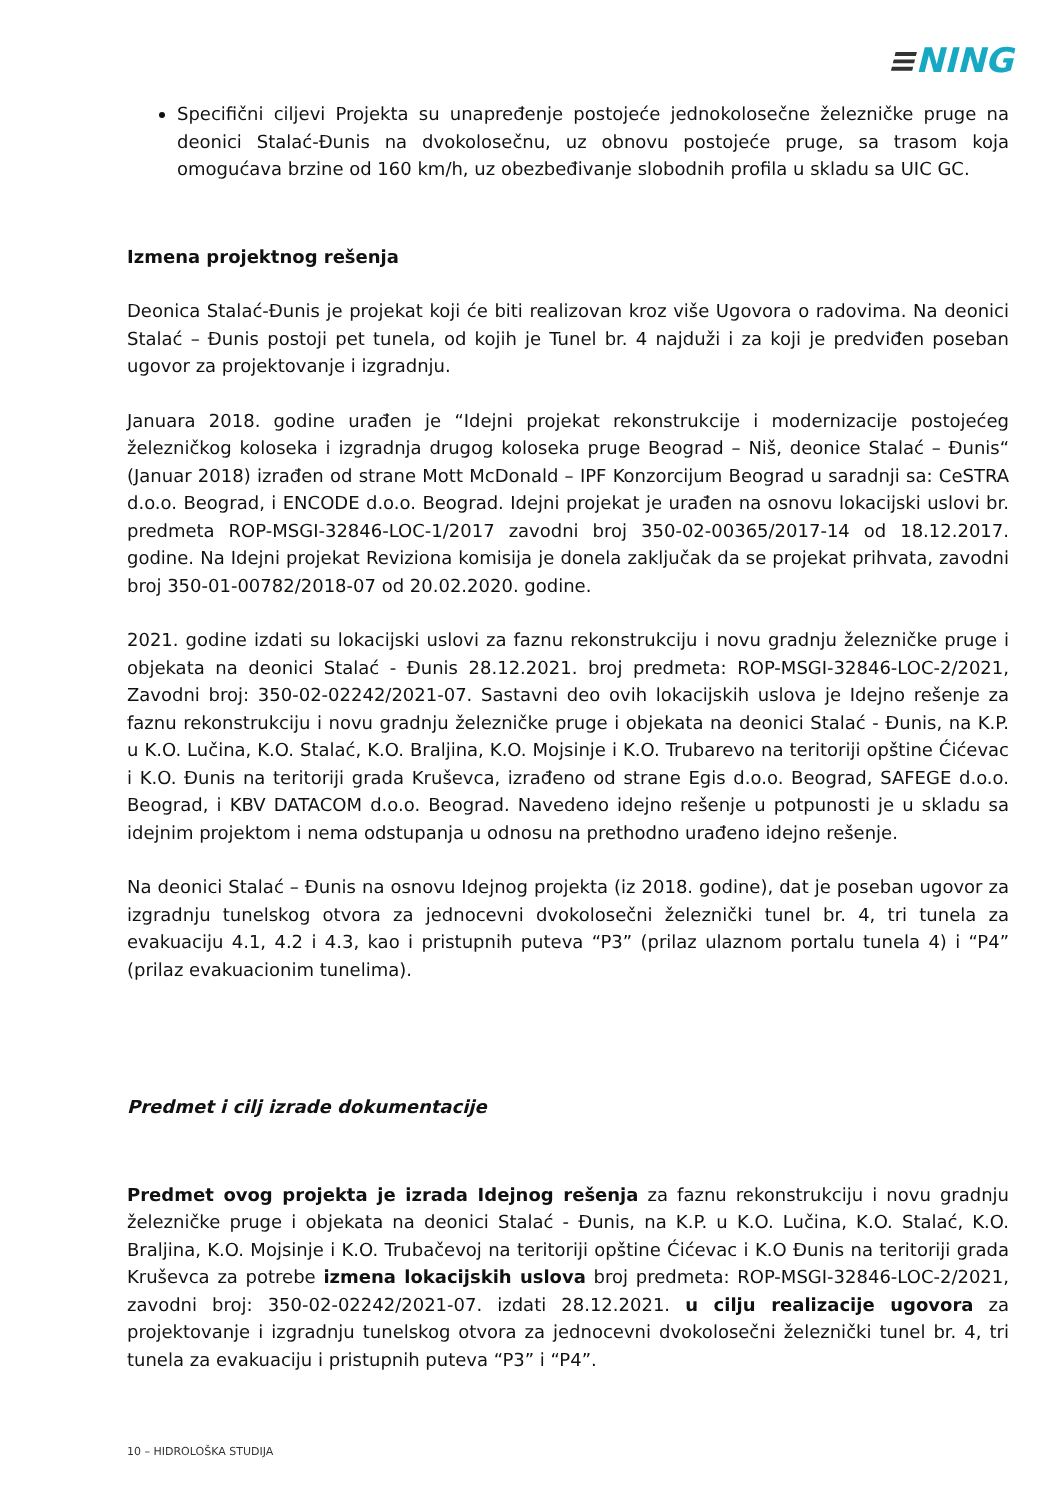≡NING
Specifični ciljevi Projekta su unapređenje postojeće jednokolosečne železničke pruge na deonici Stalać-Đunis na dvokolosečnu, uz obnovu postojeće pruge, sa trasom koja omogućava brzine od 160 km/h, uz obezbeđivanje slobodnih profila u skladu sa UIC GC.
Izmena projektnog rešenja
Deonica Stalać-Đunis je projekat koji će biti realizovan kroz više Ugovora o radovima. Na deonici Stalać – Đunis postoji pet tunela, od kojih je Tunel br. 4 najduži i za koji je predviđen poseban ugovor za projektovanje i izgradnju.
Januara 2018. godine urađen je “Idejni projekat rekonstrukcije i modernizacije postojećeg železničkog koloseka i izgradnja drugog koloseka pruge Beograd – Niš, deonice Stalać – Đunis“ (Januar 2018) izrađen od strane Mott McDonald – IPF Konzorcijum Beograd u saradnji sa: CeSTRA d.o.o. Beograd, i ENCODE d.o.o. Beograd. Idejni projekat je urađen na osnovu lokacijski uslovi br. predmeta ROP-MSGI-32846-LOC-1/2017 zavodni broj 350-02-00365/2017-14 od 18.12.2017. godine. Na Idejni projekat Reviziona komisija je donela zaključak da se projekat prihvata, zavodni broj 350-01-00782/2018-07 od 20.02.2020. godine.
2021. godine izdati su lokacijski uslovi za faznu rekonstrukciju i novu gradnju železničke pruge i objekata na deonici Stalać - Đunis 28.12.2021. broj predmeta: ROP-MSGI-32846-LOC-2/2021, Zavodni broj: 350-02-02242/2021-07. Sastavni deo ovih lokacijskih uslova je Idejno rešenje za faznu rekonstrukciju i novu gradnju železničke pruge i objekata na deonici Stalać - Đunis, na K.P. u K.O. Lučina, K.O. Stalać, K.O. Braljina, K.O. Mojsinje i K.O. Trubarevo na teritoriji opštine Ćićevac i K.O. Đunis na teritoriji grada Kruševca, izrađeno od strane Egis d.o.o. Beograd, SAFEGE d.o.o. Beograd, i KBV DATACOM d.o.o. Beograd. Navedeno idejno rešenje u potpunosti je u skladu sa idejnim projektom i nema odstupanja u odnosu na prethodno urađeno idejno rešenje.
Na deonici Stalać – Đunis na osnovu Idejnog projekta (iz 2018. godine), dat je poseban ugovor za izgradnju tunelskog otvora za jednocevni dvokolosečni železnički tunel br. 4, tri tunela za evakuaciju 4.1, 4.2 i 4.3, kao i pristupnih puteva “P3” (prilaz ulaznom portalu tunela 4) i “P4” (prilaz evakuacionim tunelima).
Predmet i cilj izrade dokumentacije
Predmet ovog projekta je izrada Idejnog rešenja za faznu rekonstrukciju i novu gradnju železničke pruge i objekata na deonici Stalać - Đunis, na K.P. u K.O. Lučina, K.O. Stalać, K.O. Braljina, K.O. Mojsinje i K.O. Trubačevoj na teritoriji opštine Ćićevac i K.O Đunis na teritoriji grada Kruševca za potrebe izmena lokacijskih uslova broj predmeta: ROP-MSGI-32846-LOC-2/2021, zavodni broj: 350-02-02242/2021-07. izdati 28.12.2021. u cilju realizacije ugovora za projektovanje i izgradnju tunelskog otvora za jednocevni dvokolosečni železnički tunel br. 4, tri tunela za evakuaciju i pristupnih puteva “P3” i “P4”.
10 – HIDROLOŠKA STUDIJA